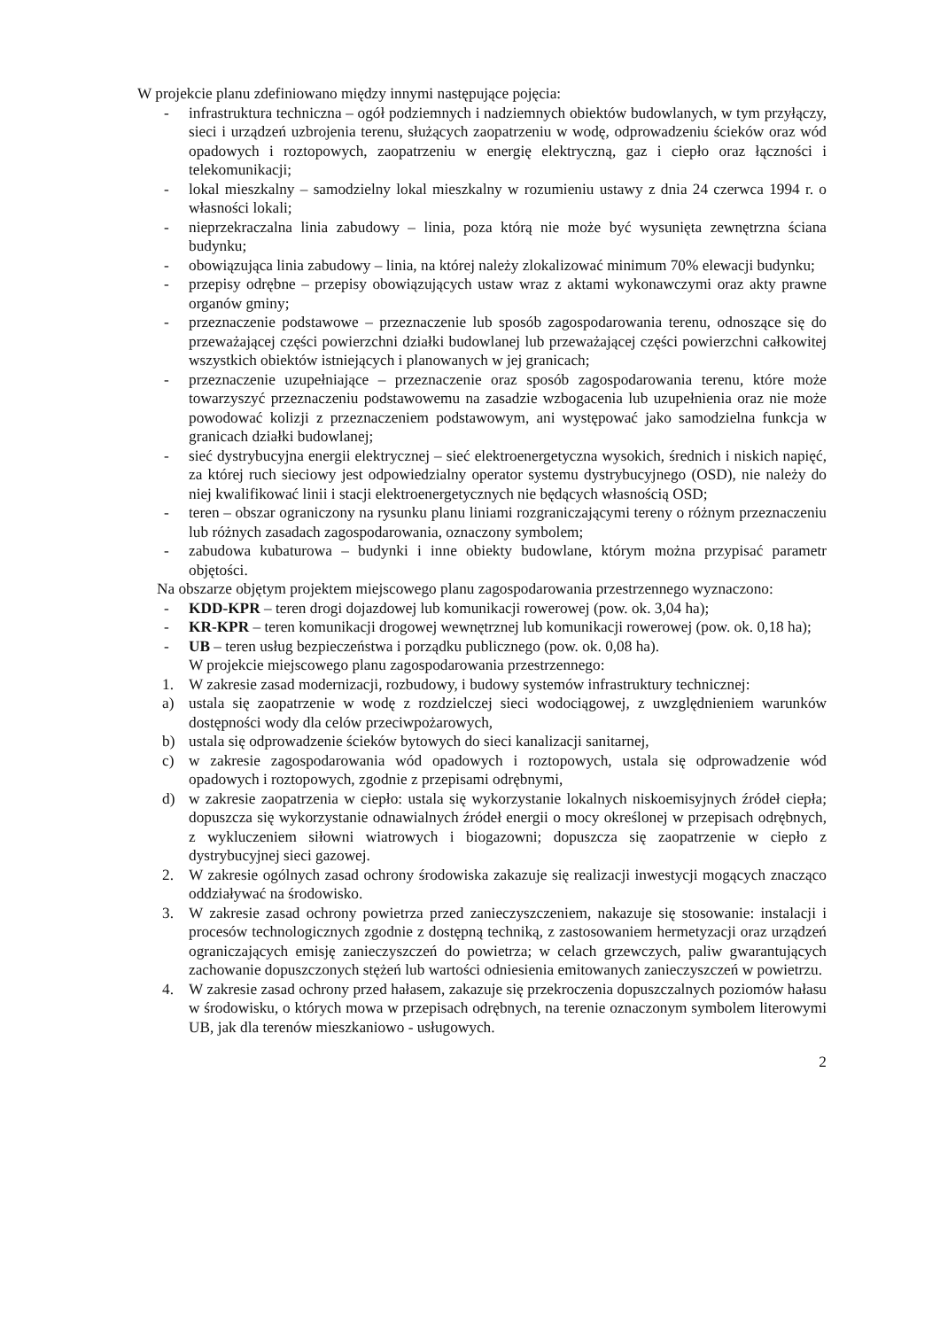W projekcie planu zdefiniowano między innymi następujące pojęcia:
- infrastruktura techniczna – ogół podziemnych i nadziemnych obiektów budowlanych, w tym przyłączy, sieci i urządzeń uzbrojenia terenu, służących zaopatrzeniu w wodę, odprowadzeniu ścieków oraz wód opadowych i roztopowych, zaopatrzeniu w energię elektryczną, gaz i ciepło oraz łączności i telekomunikacji;
- lokal mieszkalny – samodzielny lokal mieszkalny w rozumieniu ustawy z dnia 24 czerwca 1994 r. o własności lokali;
- nieprzekraczalna linia zabudowy – linia, poza którą nie może być wysunięta zewnętrzna ściana budynku;
- obowiązująca linia zabudowy – linia, na której należy zlokalizować minimum 70% elewacji budynku;
- przepisy odrębne – przepisy obowiązujących ustaw wraz z aktami wykonawczymi oraz akty prawne organów gminy;
- przeznaczenie podstawowe – przeznaczenie lub sposób zagospodarowania terenu, odnoszące się do przeważającej części powierzchni działki budowlanej lub przeważającej części powierzchni całkowitej wszystkich obiektów istniejących i planowanych w jej granicach;
- przeznaczenie uzupełniające – przeznaczenie oraz sposób zagospodarowania terenu, które może towarzyszyć przeznaczeniu podstawowemu na zasadzie wzbogacenia lub uzupełnienia oraz nie może powodować kolizji z przeznaczeniem podstawowym, ani występować jako samodzielna funkcja w granicach działki budowlanej;
- sieć dystrybucyjna energii elektrycznej – sieć elektroenergetyczna wysokich, średnich i niskich napięć, za której ruch sieciowy jest odpowiedzialny operator systemu dystrybucyjnego (OSD), nie należy do niej kwalifikować linii i stacji elektroenergetycznych nie będących własnością OSD;
- teren – obszar ograniczony na rysunku planu liniami rozgraniczającymi tereny o różnym przeznaczeniu lub różnych zasadach zagospodarowania, oznaczony symbolem;
- zabudowa kubaturowa – budynki i inne obiekty budowlane, którym można przypisać parametr objętości.
Na obszarze objętym projektem miejscowego planu zagospodarowania przestrzennego wyznaczono:
- KDD-KPR – teren drogi dojazdowej lub komunikacji rowerowej (pow. ok. 3,04 ha);
- KR-KPR – teren komunikacji drogowej wewnętrznej lub komunikacji rowerowej (pow. ok. 0,18 ha);
- UB – teren usług bezpieczeństwa i porządku publicznego (pow. ok. 0,08 ha).
W projekcie miejscowego planu zagospodarowania przestrzennego:
1. W zakresie zasad modernizacji, rozbudowy, i budowy systemów infrastruktury technicznej:
a) ustala się zaopatrzenie w wodę z rozdzielczej sieci wodociągowej, z uwzględnieniem warunków dostępności wody dla celów przeciwpożarowych,
b) ustala się odprowadzenie ścieków bytowych do sieci kanalizacji sanitarnej,
c) w zakresie zagospodarowania wód opadowych i roztopowych, ustala się odprowadzenie wód opadowych i roztopowych, zgodnie z przepisami odrębnymi,
d) w zakresie zaopatrzenia w ciepło: ustala się wykorzystanie lokalnych niskoemisyjnych źródeł ciepła; dopuszcza się wykorzystanie odnawialnych źródeł energii o mocy określonej w przepisach odrębnych, z wykluczeniem siłowni wiatrowych i biogazowni; dopuszcza się zaopatrzenie w ciepło z dystrybucyjnej sieci gazowej.
2. W zakresie ogólnych zasad ochrony środowiska zakazuje się realizacji inwestycji mogących znacząco oddziaływać na środowisko.
3. W zakresie zasad ochrony powietrza przed zanieczyszczeniem, nakazuje się stosowanie: instalacji i procesów technologicznych zgodnie z dostępną techniką, z zastosowaniem hermetyzacji oraz urządzeń ograniczających emisję zanieczyszczeń do powietrza; w celach grzewczych, paliw gwarantujących zachowanie dopuszczonych stężeń lub wartości odniesienia emitowanych zanieczyszczeń w powietrzu.
4. W zakresie zasad ochrony przed hałasem, zakazuje się przekroczenia dopuszczalnych poziomów hałasu w środowisku, o których mowa w przepisach odrębnych, na terenie oznaczonym symbolem literowymi UB, jak dla terenów mieszkaniowo - usługowych.
2